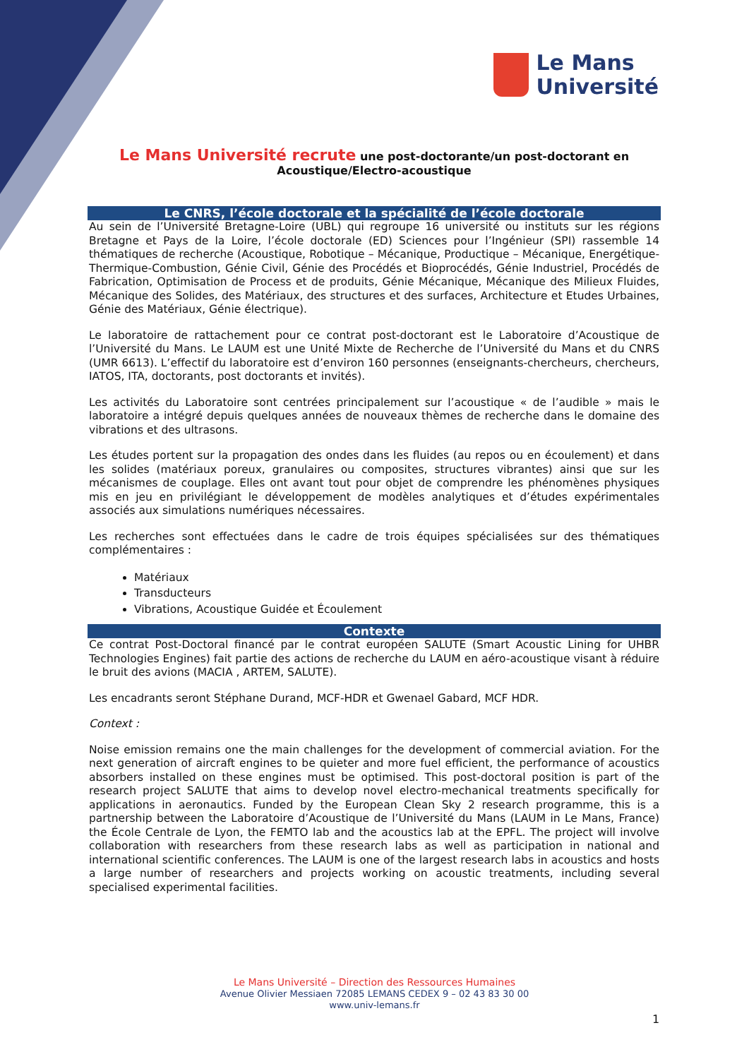Le Mans
Université
Le Mans Université recrute une post-doctorante/un post-doctorant en
Acoustique/Electro-acoustique
Le CNRS, l’école doctorale et la spécialité de l’école doctorale
Au sein de l’Université Bretagne-Loire (UBL) qui regroupe 16 université ou instituts sur les régions Bretagne et Pays de la Loire, l’école doctorale (ED) Sciences pour l’Ingénieur (SPI) rassemble 14 thématiques de recherche (Acoustique, Robotique – Mécanique, Productique – Mécanique, Energétique-Thermique-Combustion, Génie Civil, Génie des Procédés et Bioprocédés, Génie Industriel, Procédés de Fabrication, Optimisation de Process et de produits, Génie Mécanique, Mécanique des Milieux Fluides, Mécanique des Solides, des Matériaux, des structures et des surfaces, Architecture et Etudes Urbaines, Génie des Matériaux, Génie électrique).
Le laboratoire de rattachement pour ce contrat post-doctorant est le Laboratoire d’Acoustique de l’Université du Mans. Le LAUM est une Unité Mixte de Recherche de l’Université du Mans et du CNRS (UMR 6613). L’effectif du laboratoire est d’environ 160 personnes (enseignants-chercheurs, chercheurs, IATOS, ITA, doctorants, post doctorants et invités).
Les activités du Laboratoire sont centrées principalement sur l’acoustique « de l’audible » mais le laboratoire a intégré depuis quelques années de nouveaux thèmes de recherche dans le domaine des vibrations et des ultrasons.
Les études portent sur la propagation des ondes dans les fluides (au repos ou en écoulement) et dans les solides (matériaux poreux, granulaires ou composites, structures vibrantes) ainsi que sur les mécanismes de couplage. Elles ont avant tout pour objet de comprendre les phénomènes physiques mis en jeu en privilégiant le développement de modèles analytiques et d’études expérimentales associés aux simulations numériques nécessaires.
Les recherches sont effectuées dans le cadre de trois équipes spécialisées sur des thématiques complémentaires :
Matériaux
Transducteurs
Vibrations, Acoustique Guidée et Écoulement
Contexte
Ce contrat Post-Doctoral financé par le contrat européen SALUTE (Smart Acoustic Lining for UHBR Technologies Engines) fait partie des actions de recherche du LAUM en aéro-acoustique visant à réduire le bruit des avions (MACIA , ARTEM, SALUTE).
Les encadrants seront Stéphane Durand, MCF-HDR et Gwenael Gabard, MCF HDR.
Context :
Noise emission remains one the main challenges for the development of commercial aviation. For the next generation of aircraft engines to be quieter and more fuel efficient, the performance of acoustics absorbers installed on these engines must be optimised. This post-doctoral position is part of the research project SALUTE that aims to develop novel electro-mechanical treatments specifically for applications in aeronautics. Funded by the European Clean Sky 2 research programme, this is a partnership between the Laboratoire d’Acoustique de l’Université du Mans (LAUM in Le Mans, France) the École Centrale de Lyon, the FEMTO lab and the acoustics lab at the EPFL. The project will involve collaboration with researchers from these research labs as well as participation in national and international scientific conferences. The LAUM is one of the largest research labs in acoustics and hosts a large number of researchers and projects working on acoustic treatments, including several specialised experimental facilities.
Le Mans Université – Direction des Ressources Humaines
Avenue Olivier Messiaen 72085 LEMANS CEDEX 9 – 02 43 83 30 00
www.univ-lemans.fr
1